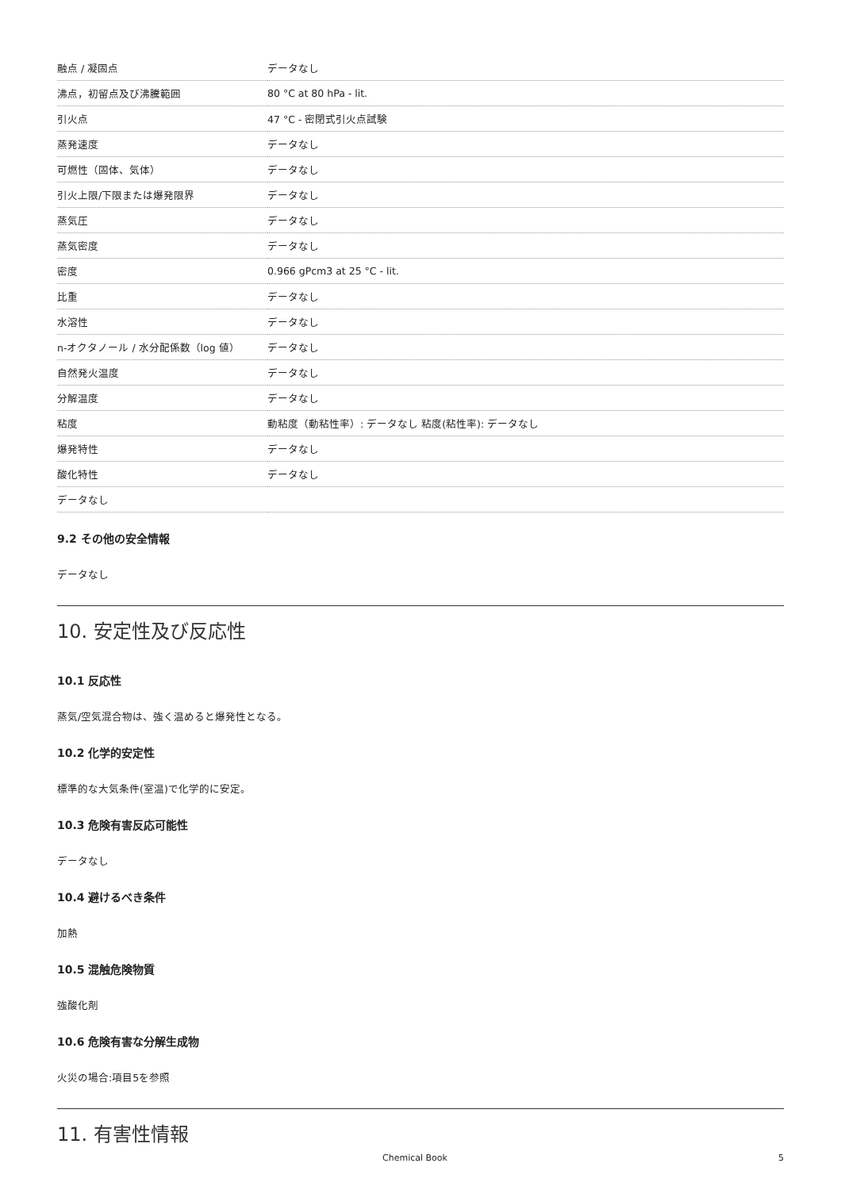| 融点 / 凝固点 | データなし |
| 沸点，初留点及び沸騰範囲 | 80 °C at 80 hPa - lit. |
| 引火点 | 47 °C - 密閉式引火点試験 |
| 蒸発速度 | データなし |
| 可燃性（固体、気体） | データなし |
| 引火上限/下限または爆発限界 | データなし |
| 蒸気圧 | データなし |
| 蒸気密度 | データなし |
| 密度 | 0.966 gPcm3 at 25 °C - lit. |
| 比重 | データなし |
| 水溶性 | データなし |
| n-オクタノール / 水分配係数（log 値） | データなし |
| 自然発火温度 | データなし |
| 分解温度 | データなし |
| 粘度 | 動粘度（動粘性率）: データなし 粘度(粘性率): データなし |
| 爆発特性 | データなし |
| 酸化特性 | データなし |
| データなし | |
9.2 その他の安全情報
データなし
10. 安定性及び反応性
10.1 反応性
蒸気/空気混合物は、強く温めると爆発性となる。
10.2 化学的安定性
標準的な大気条件(室温)で化学的に安定。
10.3 危険有害反応可能性
データなし
10.4 避けるべき条件
加熱
10.5 混触危険物質
強酸化剤
10.6 危険有害な分解生成物
火災の場合:項目5を参照
11. 有害性情報
Chemical Book 5